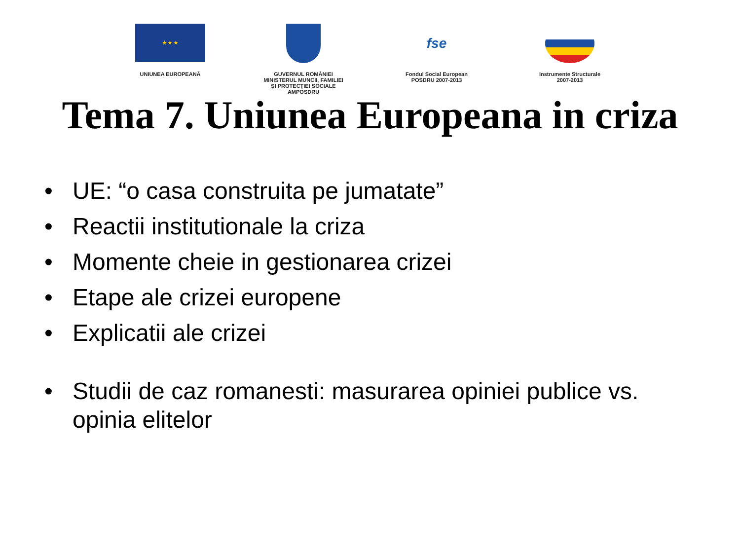★ ★ ★
UNIUNEA EUROPEANĂ
GUVERNUL ROMÂNIEI
MINISTERUL MUNCII, FAMILIEI
ŞI PROTECŢIEI SOCIALE
AMPOSDRU
fse
Fondul Social European
POSDRU 2007-2013
Instrumente Structurale
2007-2013
Tema 7. Uniunea Europeana in criza
• UE: “o casa construita pe jumatate”
• Reactii institutionale la criza
• Momente cheie in gestionarea crizei
• Etape ale crizei europene
• Explicatii ale crizei
• Studii de caz romanesti: masurarea opiniei publice vs. opinia elitelor